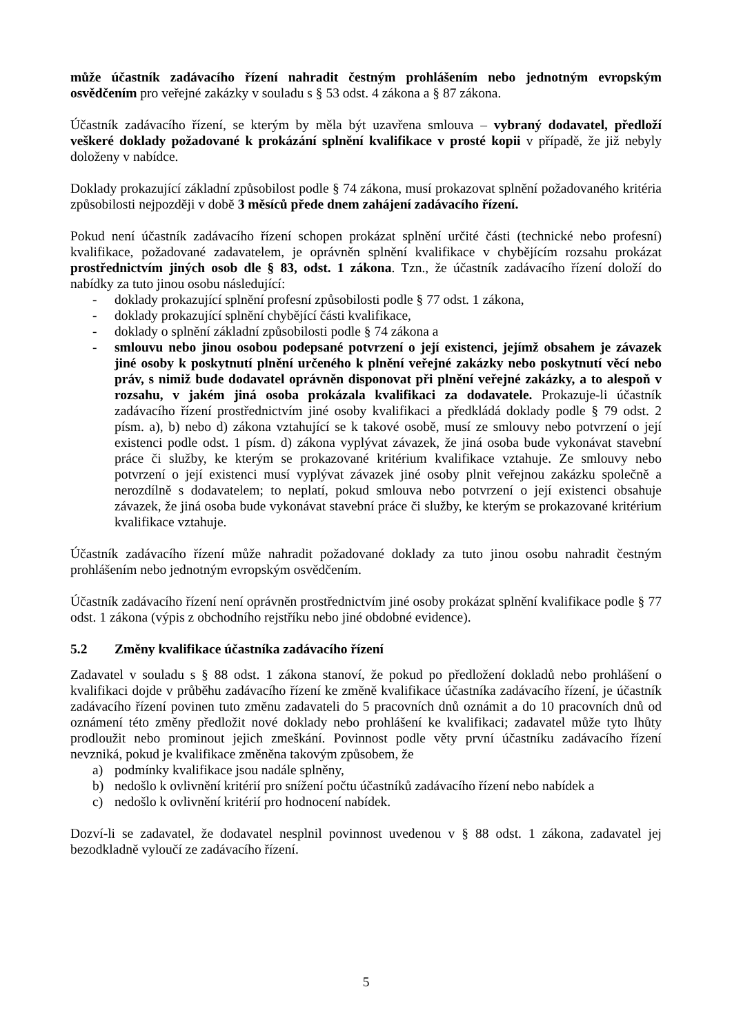může účastník zadávacího řízení nahradit čestným prohlášením nebo jednotným evropským osvědčením pro veřejné zakázky v souladu s § 53 odst. 4 zákona a § 87 zákona.
Účastník zadávacího řízení, se kterým by měla být uzavřena smlouva – vybraný dodavatel, předloží veškeré doklady požadované k prokázání splnění kvalifikace v prosté kopii v případě, že již nebyly doloženy v nabídce.
Doklady prokazující základní způsobilost podle § 74 zákona, musí prokazovat splnění požadovaného kritéria způsobilosti nejpozději v době 3 měsíců přede dnem zahájení zadávacího řízení.
Pokud není účastník zadávacího řízení schopen prokázat splnění určité části (technické nebo profesní) kvalifikace, požadované zadavatelem, je oprávněn splnění kvalifikace v chybějícím rozsahu prokázat prostřednictvím jiných osob dle § 83, odst. 1 zákona. Tzn., že účastník zadávacího řízení doloží do nabídky za tuto jinou osobu následující:
- doklady prokazující splnění profesní způsobilosti podle § 77 odst. 1 zákona,
- doklady prokazující splnění chybějící části kvalifikace,
- doklady o splnění základní způsobilosti podle § 74 zákona a
- smlouvu nebo jinou osobou podepsané potvrzení o její existenci, jejímž obsahem je závazek jiné osoby k poskytnutí plnění určeného k plnění veřejné zakázky nebo poskytnutí věcí nebo práv, s nimiž bude dodavatel oprávněn disponovat při plnění veřejné zakázky, a to alespoň v rozsahu, v jakém jiná osoba prokázala kvalifikaci za dodavatele. Prokazuje-li účastník zadávacího řízení prostřednictvím jiné osoby kvalifikaci a předkládá doklady podle § 79 odst. 2 písm. a), b) nebo d) zákona vztahující se k takové osobě, musí ze smlouvy nebo potvrzení o její existenci podle odst. 1 písm. d) zákona vyplývat závazek, že jiná osoba bude vykonávat stavební práce či služby, ke kterým se prokazované kritérium kvalifikace vztahuje. Ze smlouvy nebo potvrzení o její existenci musí vyplývat závazek jiné osoby plnit veřejnou zakázku společně a nerozdílně s dodavatelem; to neplatí, pokud smlouva nebo potvrzení o její existenci obsahuje závazek, že jiná osoba bude vykonávat stavební práce či služby, ke kterým se prokazované kritérium kvalifikace vztahuje.
Účastník zadávacího řízení může nahradit požadované doklady za tuto jinou osobu nahradit čestným prohlášením nebo jednotným evropským osvědčením.
Účastník zadávacího řízení není oprávněn prostřednictvím jiné osoby prokázat splnění kvalifikace podle § 77 odst. 1 zákona (výpis z obchodního rejstříku nebo jiné obdobné evidence).
5.2 Změny kvalifikace účastníka zadávacího řízení
Zadavatel v souladu s § 88 odst. 1 zákona stanoví, že pokud po předložení dokladů nebo prohlášení o kvalifikaci dojde v průběhu zadávacího řízení ke změně kvalifikace účastníka zadávacího řízení, je účastník zadávacího řízení povinen tuto změnu zadavateli do 5 pracovních dnů oznámit a do 10 pracovních dnů od oznámení této změny předložit nové doklady nebo prohlášení ke kvalifikaci; zadavatel může tyto lhůty prodloužit nebo prominout jejich zmeškání. Povinnost podle věty první účastníku zadávacího řízení nevzniká, pokud je kvalifikace změněna takovým způsobem, že
a) podmínky kvalifikace jsou nadále splněny,
b) nedošlo k ovlivnění kritérií pro snížení počtu účastníků zadávacího řízení nebo nabídek a
c) nedošlo k ovlivnění kritérií pro hodnocení nabídek.
Dozví-li se zadavatel, že dodavatel nesplnil povinnost uvedenou v § 88 odst. 1 zákona, zadavatel jej bezodkladně vyloučí ze zadávacího řízení.
5